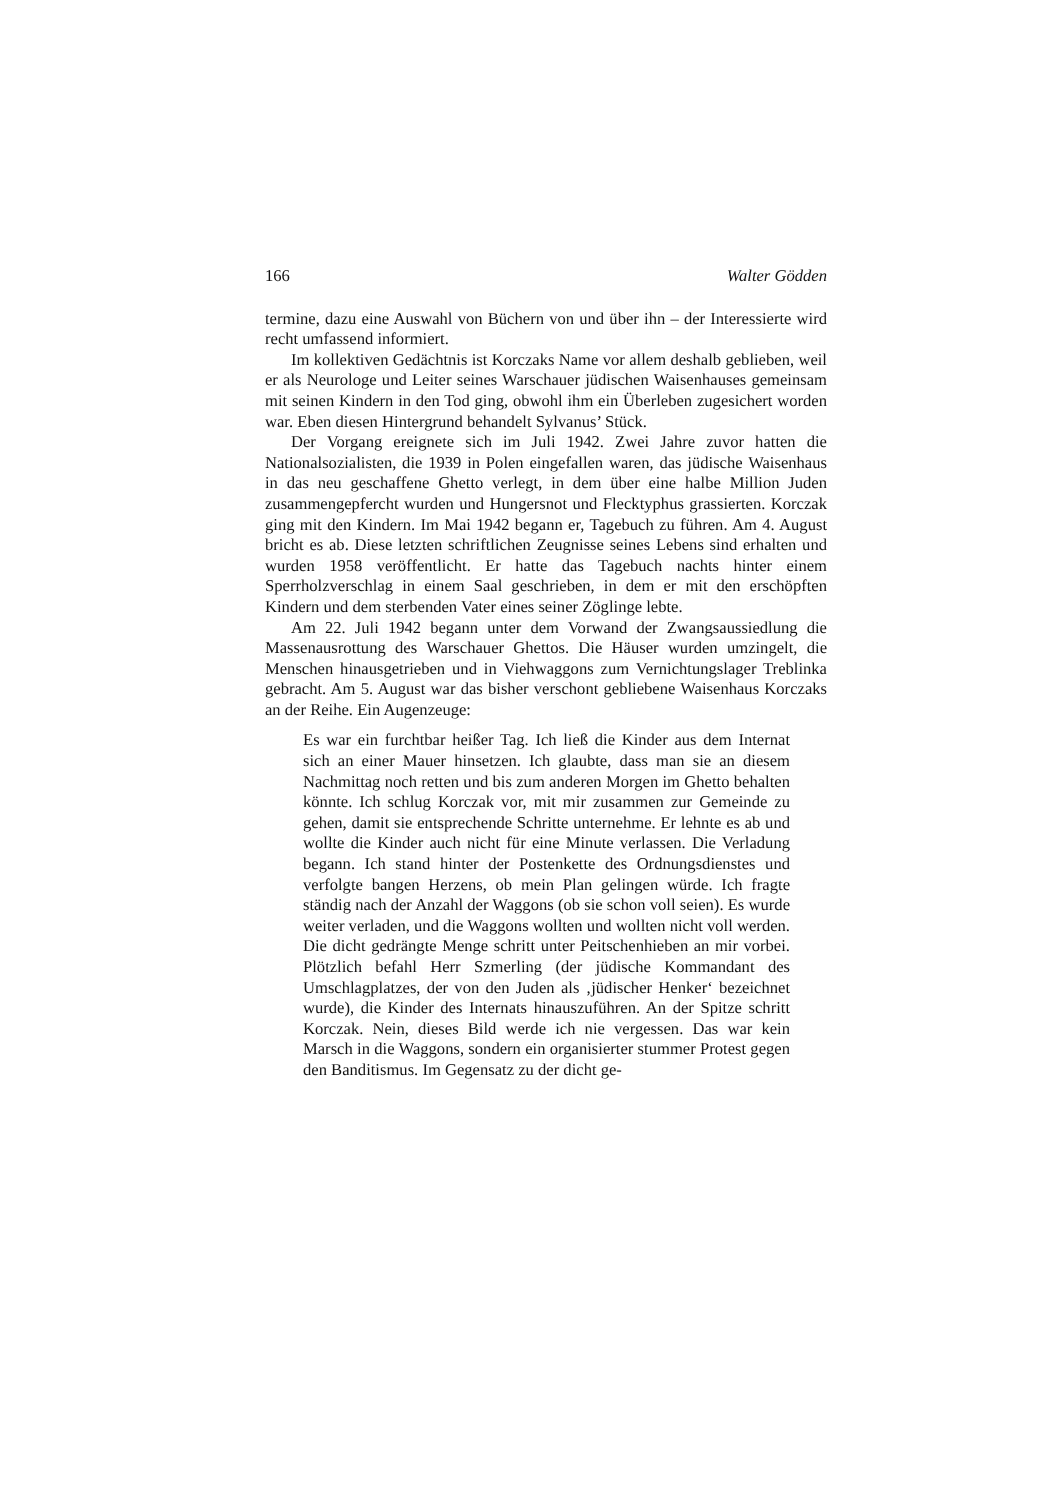166 Walter Gödden
termine, dazu eine Auswahl von Büchern von und über ihn – der Interessierte wird recht umfassend informiert.
Im kollektiven Gedächtnis ist Korczaks Name vor allem deshalb geblieben, weil er als Neurologe und Leiter seines Warschauer jüdischen Waisenhauses gemeinsam mit seinen Kindern in den Tod ging, obwohl ihm ein Überleben zugesichert worden war. Eben diesen Hintergrund behandelt Sylvanus’ Stück.
Der Vorgang ereignete sich im Juli 1942. Zwei Jahre zuvor hatten die Nationalsozialisten, die 1939 in Polen eingefallen waren, das jüdische Waisenhaus in das neu geschaffene Ghetto verlegt, in dem über eine halbe Million Juden zusammengepfercht wurden und Hungersnot und Flecktyphus grassierten. Korczak ging mit den Kindern. Im Mai 1942 begann er, Tagebuch zu führen. Am 4. August bricht es ab. Diese letzten schriftlichen Zeugnisse seines Lebens sind erhalten und wurden 1958 veröffentlicht. Er hatte das Tagebuch nachts hinter einem Sperrholzverschlag in einem Saal geschrieben, in dem er mit den erschöpften Kindern und dem sterbenden Vater eines seiner Zöglinge lebte.
Am 22. Juli 1942 begann unter dem Vorwand der Zwangsaussiedlung die Massenausrottung des Warschauer Ghettos. Die Häuser wurden umzingelt, die Menschen hinausgetrieben und in Viehwaggons zum Vernichtungslager Treblinka gebracht. Am 5. August war das bisher verschont gebliebene Waisenhaus Korczaks an der Reihe. Ein Augenzeuge:
Es war ein furchtbar heißer Tag. Ich ließ die Kinder aus dem Internat sich an einer Mauer hinsetzen. Ich glaubte, dass man sie an diesem Nachmittag noch retten und bis zum anderen Morgen im Ghetto behalten könnte. Ich schlug Korczak vor, mit mir zusammen zur Gemeinde zu gehen, damit sie entsprechende Schritte unternehme. Er lehnte es ab und wollte die Kinder auch nicht für eine Minute verlassen. Die Verladung begann. Ich stand hinter der Postenkette des Ordnungsdienstes und verfolgte bangen Herzens, ob mein Plan gelingen würde. Ich fragte ständig nach der Anzahl der Waggons (ob sie schon voll seien). Es wurde weiter verladen, und die Waggons wollten und wollten nicht voll werden. Die dicht gedrängte Menge schritt unter Peitschenhieben an mir vorbei. Plötzlich befahl Herr Szmerling (der jüdische Kommandant des Umschlagplatzes, der von den Juden als ‚jüdischer Henker‘ bezeichnet wurde), die Kinder des Internats hinauszuführen. An der Spitze schritt Korczak. Nein, dieses Bild werde ich nie vergessen. Das war kein Marsch in die Waggons, sondern ein organisierter stummer Protest gegen den Banditismus. Im Gegensatz zu der dicht ge-